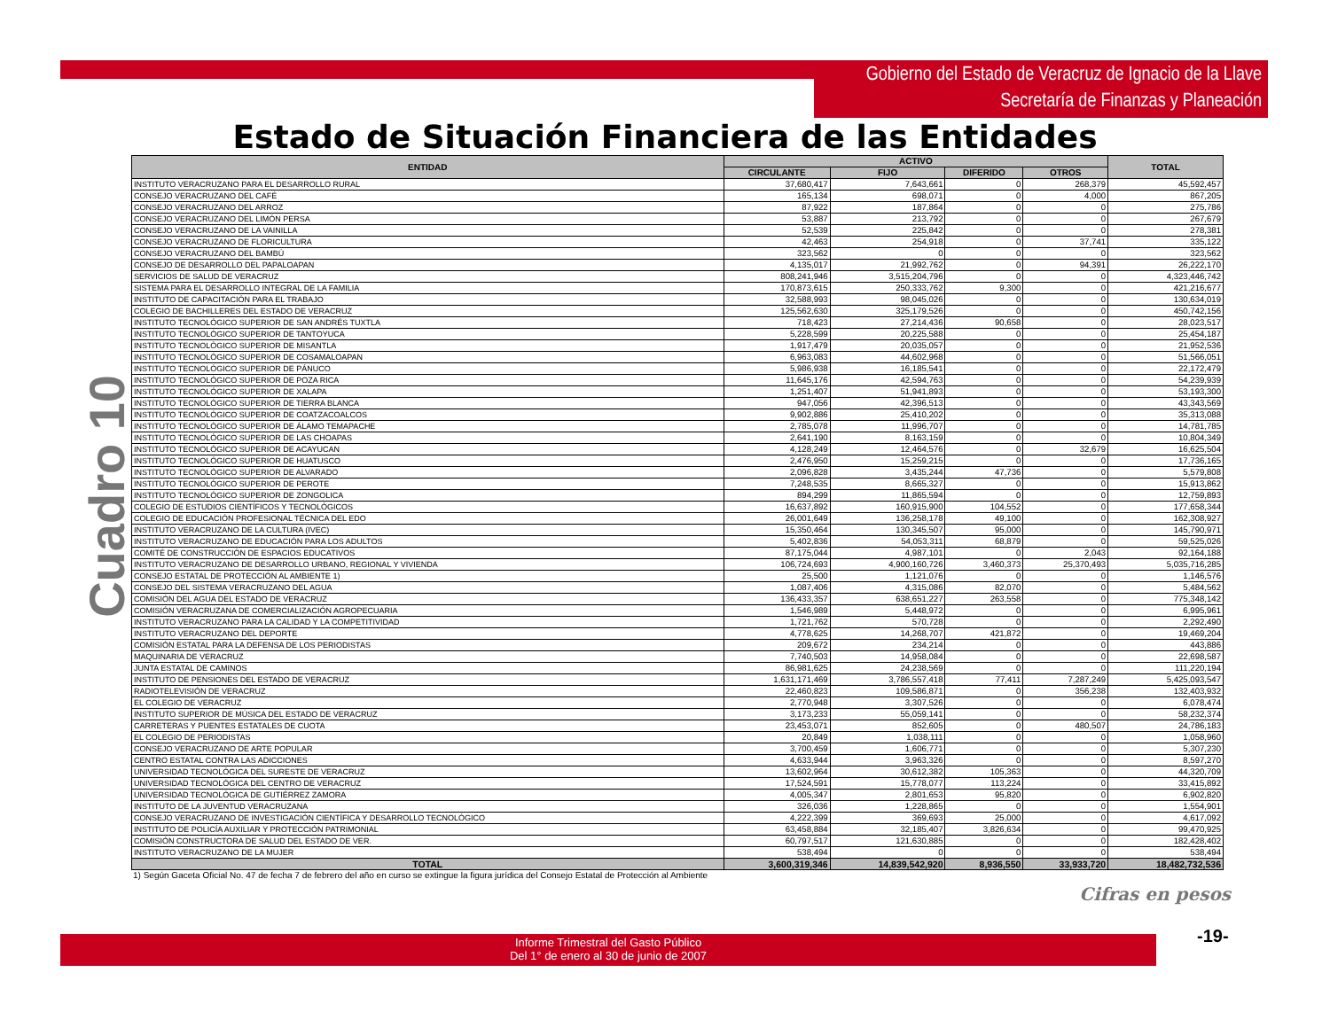Gobierno del Estado de Veracruz de Ignacio de la Llave
Secretaría de Finanzas y Planeación
Estado de Situación Financiera de las Entidades
Cuadro 10
| ENTIDAD | ACTIVO | | | | TOTAL |
| --- | --- | --- | --- | --- | --- |
| | CIRCULANTE | FIJO | DIFERIDO | OTROS | |
| INSTITUTO VERACRUZANO PARA EL DESARROLLO RURAL | 37,680,417 | 7,643,661 | 0 | 268,379 | 45,592,457 |
| CONSEJO VERACRUZANO DEL CAFÉ | 165,134 | 698,071 | 0 | 4,000 | 867,205 |
| CONSEJO VERACRUZANO DEL ARROZ | 87,922 | 187,864 | 0 | 0 | 275,786 |
| CONSEJO VERACRUZANO DEL LIMÓN PERSA | 53,887 | 213,792 | 0 | 0 | 267,679 |
| CONSEJO VERACRUZANO DE LA VAINILLA | 52,539 | 225,842 | 0 | 0 | 278,381 |
| CONSEJO VERACRUZANO DE FLORICULTURA | 42,463 | 254,918 | 0 | 37,741 | 335,122 |
| CONSEJO VERACRUZANO DEL BAMBÚ | 323,562 | 0 | 0 | 0 | 323,562 |
| CONSEJO DE DESARROLLO DEL PAPALOAPAN | 4,135,017 | 21,992,762 | 0 | 94,391 | 26,222,170 |
| SERVICIOS DE SALUD DE VERACRUZ | 808,241,946 | 3,515,204,796 | 0 | 0 | 4,323,446,742 |
| SISTEMA PARA EL DESARROLLO INTEGRAL DE LA FAMILIA | 170,873,615 | 250,333,762 | 9,300 | 0 | 421,216,677 |
| INSTITUTO DE CAPACITACIÓN PARA EL TRABAJO | 32,588,993 | 98,045,026 | 0 | 0 | 130,634,019 |
| COLEGIO DE BACHILLERES DEL ESTADO DE VERACRUZ | 125,562,630 | 325,179,526 | 0 | 0 | 450,742,156 |
| INSTITUTO TECNOLÓGICO SUPERIOR DE SAN ANDRÉS TUXTLA | 718,423 | 27,214,436 | 90,658 | 0 | 28,023,517 |
| INSTITUTO TECNOLÓGICO SUPERIOR DE TANTOYUCA | 5,228,599 | 20,225,588 | 0 | 0 | 25,454,187 |
| INSTITUTO TECNOLÓGICO SUPERIOR DE MISANTLA | 1,917,479 | 20,035,057 | 0 | 0 | 21,952,536 |
| INSTITUTO TECNOLÓGICO SUPERIOR DE COSAMALOAPAN | 6,963,083 | 44,602,968 | 0 | 0 | 51,566,051 |
| INSTITUTO TECNOLÓGICO SUPERIOR DE PÁNUCO | 5,986,938 | 16,185,541 | 0 | 0 | 22,172,479 |
| INSTITUTO TECNOLÓGICO SUPERIOR DE POZA RICA | 11,645,176 | 42,594,763 | 0 | 0 | 54,239,939 |
| INSTITUTO TECNOLÓGICO SUPERIOR DE XALAPA | 1,251,407 | 51,941,893 | 0 | 0 | 53,193,300 |
| INSTITUTO TECNOLÓGICO SUPERIOR DE TIERRA BLANCA | 947,056 | 42,396,513 | 0 | 0 | 43,343,569 |
| INSTITUTO TECNOLÓGICO SUPERIOR DE COATZACOALCOS | 9,902,886 | 25,410,202 | 0 | 0 | 35,313,088 |
| INSTITUTO TECNOLÓGICO SUPERIOR DE ÁLAMO TEMAPACHE | 2,785,078 | 11,996,707 | 0 | 0 | 14,781,785 |
| INSTITUTO TECNOLÓGICO SUPERIOR DE LAS CHOAPAS | 2,641,190 | 8,163,159 | 0 | 0 | 10,804,349 |
| INSTITUTO TECNOLÓGICO SUPERIOR DE ACAYUCAN | 4,128,249 | 12,464,576 | 0 | 32,679 | 16,625,504 |
| INSTITUTO TECNOLÓGICO SUPERIOR DE HUATUSCO | 2,476,950 | 15,259,215 | 0 | 0 | 17,736,165 |
| INSTITUTO TECNOLÓGICO SUPERIOR DE ALVARADO | 2,096,828 | 3,435,244 | 47,736 | 0 | 5,579,808 |
| INSTITUTO TECNOLÓGICO SUPERIOR DE PEROTE | 7,248,535 | 8,665,327 | 0 | 0 | 15,913,862 |
| INSTITUTO TECNOLÓGICO SUPERIOR DE ZONGOLICA | 894,299 | 11,865,594 | 0 | 0 | 12,759,893 |
| COLEGIO DE ESTUDIOS CIENTÍFICOS Y TECNOLÓGICOS | 16,637,892 | 160,915,900 | 104,552 | 0 | 177,658,344 |
| COLEGIO DE EDUCACIÓN PROFESIONAL TÉCNICA DEL EDO | 26,001,649 | 136,258,178 | 49,100 | 0 | 162,308,927 |
| INSTITUTO VERACRUZANO DE LA CULTURA (IVEC) | 15,350,464 | 130,345,507 | 95,000 | 0 | 145,790,971 |
| INSTITUTO VERACRUZANO DE EDUCACIÓN PARA LOS ADULTOS | 5,402,836 | 54,053,311 | 68,879 | 0 | 59,525,026 |
| COMITÉ DE CONSTRUCCIÓN DE ESPACIOS EDUCATIVOS | 87,175,044 | 4,987,101 | 0 | 2,043 | 92,164,188 |
| INSTITUTO VERACRUZANO DE DESARROLLO URBANO, REGIONAL Y VIVIENDA | 106,724,693 | 4,900,160,726 | 3,460,373 | 25,370,493 | 5,035,716,285 |
| CONSEJO ESTATAL DE PROTECCIÓN AL AMBIENTE 1) | 25,500 | 1,121,076 | 0 | 0 | 1,146,576 |
| CONSEJO DEL SISTEMA VERACRUZANO DEL AGUA | 1,087,406 | 4,315,086 | 82,070 | 0 | 5,484,562 |
| COMISIÓN DEL AGUA DEL ESTADO DE VERACRUZ | 136,433,357 | 638,651,227 | 263,558 | 0 | 775,348,142 |
| COMISIÓN VERACRUZANA DE COMERCIALIZACIÓN AGROPECUARIA | 1,546,989 | 5,448,972 | 0 | 0 | 6,995,961 |
| INSTITUTO VERACRUZANO PARA LA CALIDAD Y LA COMPETITIVIDAD | 1,721,762 | 570,728 | 0 | 0 | 2,292,490 |
| INSTITUTO VERACRUZANO DEL DEPORTE | 4,778,625 | 14,268,707 | 421,872 | 0 | 19,469,204 |
| COMISIÓN ESTATAL PARA LA DEFENSA DE LOS PERIODISTAS | 209,672 | 234,214 | 0 | 0 | 443,886 |
| MAQUINARIA DE VERACRUZ | 7,740,503 | 14,958,084 | 0 | 0 | 22,698,587 |
| JUNTA ESTATAL DE CAMINOS | 86,981,625 | 24,238,569 | 0 | 0 | 111,220,194 |
| INSTITUTO DE PENSIONES DEL ESTADO DE VERACRUZ | 1,631,171,469 | 3,786,557,418 | 77,411 | 7,287,249 | 5,425,093,547 |
| RADIOTELEVISIÓN DE VERACRUZ | 22,460,823 | 109,586,871 | 0 | 356,238 | 132,403,932 |
| EL COLEGIO DE VERACRUZ | 2,770,948 | 3,307,526 | 0 | 0 | 6,078,474 |
| INSTITUTO SUPERIOR DE MÚSICA DEL ESTADO DE VERACRUZ | 3,173,233 | 55,059,141 | 0 | 0 | 58,232,374 |
| CARRETERAS Y PUENTES ESTATALES DE CUOTA | 23,453,071 | 852,605 | 0 | 480,507 | 24,786,183 |
| EL COLEGIO DE PERIODISTAS | 20,849 | 1,038,111 | 0 | 0 | 1,058,960 |
| CONSEJO VERACRUZANO DE ARTE POPULAR | 3,700,459 | 1,606,771 | 0 | 0 | 5,307,230 |
| CENTRO ESTATAL CONTRA LAS ADICCIONES | 4,633,944 | 3,963,326 | 0 | 0 | 8,597,270 |
| UNIVERSIDAD TECNOLÓGICA DEL SURESTE DE VERACRUZ | 13,602,964 | 30,612,382 | 105,363 | 0 | 44,320,709 |
| UNIVERSIDAD TECNOLÓGICA DEL CENTRO DE VERACRUZ | 17,524,591 | 15,778,077 | 113,224 | 0 | 33,415,892 |
| UNIVERSIDAD TECNOLÓGICA DE GUTIÉRREZ ZAMORA | 4,005,347 | 2,801,653 | 95,820 | 0 | 6,902,820 |
| INSTITUTO DE LA JUVENTUD VERACRUZANA | 326,036 | 1,228,865 | 0 | 0 | 1,554,901 |
| CONSEJO VERACRUZANO DE INVESTIGACIÓN CIENTÍFICA Y DESARROLLO TECNOLÓGICO | 4,222,399 | 369,693 | 25,000 | 0 | 4,617,092 |
| INSTITUTO DE POLICÍA AUXILIAR Y PROTECCIÓN PATRIMONIAL | 63,458,884 | 32,185,407 | 3,826,634 | 0 | 99,470,925 |
| COMISIÓN CONSTRUCTORA DE SALUD DEL ESTADO DE VER. | 60,797,517 | 121,630,885 | 0 | 0 | 182,428,402 |
| INSTITUTO VERACRUZANO DE LA MUJER | 538,494 | 0 | 0 | 0 | 538,494 |
| TOTAL | 3,600,319,346 | 14,839,542,920 | 8,936,550 | 33,933,720 | 18,482,732,536 |
1) Según Gaceta Oficial No. 47 de fecha 7 de febrero del año en curso se extingue la figura jurídica del Consejo Estatal de Protección al Ambiente
Cifras en pesos
Informe Trimestral del Gasto Público
Del 1° de enero al 30 de junio de 2007
-19-